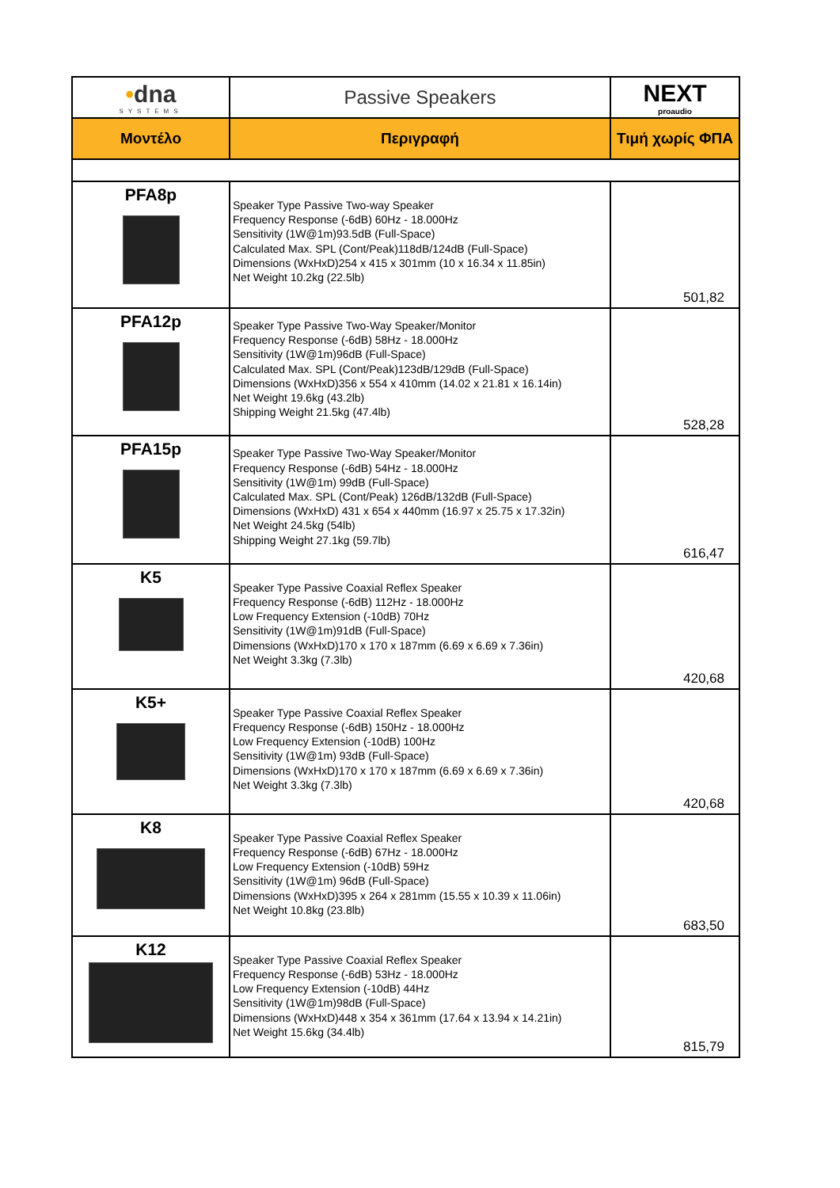| • dna SYSTEMS | Passive Speakers | NEXT proaudio |
| Μοντέλο | Περιγραφή | Τιμή χωρίς ΦΠΑ |
| PFA8p | Speaker Type Passive Two-way Speaker Frequency Response (-6dB) 60Hz - 18.000Hz Sensitivity (1W@1m)93.5dB (Full-Space) Calculated Max. SPL (Cont/Peak)118dB/124dB (Full-Space) Dimensions (WxHxD)254 x 415 x 301mm (10 x 16.34 x 11.85in) Net Weight 10.2kg (22.5lb) | 501,82 |
| PFA12p | Speaker Type Passive Two-Way Speaker/Monitor Frequency Response (-6dB) 58Hz - 18.000Hz Sensitivity (1W@1m)96dB (Full-Space) Calculated Max. SPL (Cont/Peak)123dB/129dB (Full-Space) Dimensions (WxHxD)356 x 554 x 410mm (14.02 x 21.81 x 16.14in) Net Weight 19.6kg (43.2lb) Shipping Weight 21.5kg (47.4lb) | 528,28 |
| PFA15p | Speaker Type Passive Two-Way Speaker/Monitor Frequency Response (-6dB) 54Hz - 18.000Hz Sensitivity (1W@1m) 99dB (Full-Space) Calculated Max. SPL (Cont/Peak) 126dB/132dB (Full-Space) Dimensions (WxHxD) 431 x 654 x 440mm (16.97 x 25.75 x 17.32in) Net Weight 24.5kg (54lb) Shipping Weight 27.1kg (59.7lb) | 616,47 |
| K5 | Speaker Type Passive Coaxial Reflex Speaker Frequency Response (-6dB) 112Hz - 18.000Hz Low Frequency Extension (-10dB) 70Hz Sensitivity (1W@1m)91dB (Full-Space) Dimensions (WxHxD)170 x 170 x 187mm (6.69 x 6.69 x 7.36in) Net Weight 3.3kg (7.3lb) | 420,68 |
| K5+ | Speaker Type Passive Coaxial Reflex Speaker Frequency Response (-6dB) 150Hz - 18.000Hz Low Frequency Extension (-10dB) 100Hz Sensitivity (1W@1m) 93dB (Full-Space) Dimensions (WxHxD)170 x 170 x 187mm (6.69 x 6.69 x 7.36in) Net Weight 3.3kg (7.3lb) | 420,68 |
| K8 | Speaker Type Passive Coaxial Reflex Speaker Frequency Response (-6dB) 67Hz - 18.000Hz Low Frequency Extension (-10dB) 59Hz Sensitivity (1W@1m) 96dB (Full-Space) Dimensions (WxHxD)395 x 264 x 281mm (15.55 x 10.39 x 11.06in) Net Weight 10.8kg (23.8lb) | 683,50 |
| K12 | Speaker Type Passive Coaxial Reflex Speaker Frequency Response (-6dB) 53Hz - 18.000Hz Low Frequency Extension (-10dB) 44Hz Sensitivity (1W@1m)98dB (Full-Space) Dimensions (WxHxD)448 x 354 x 361mm (17.64 x 13.94 x 14.21in) Net Weight 15.6kg (34.4lb) | 815,79 |